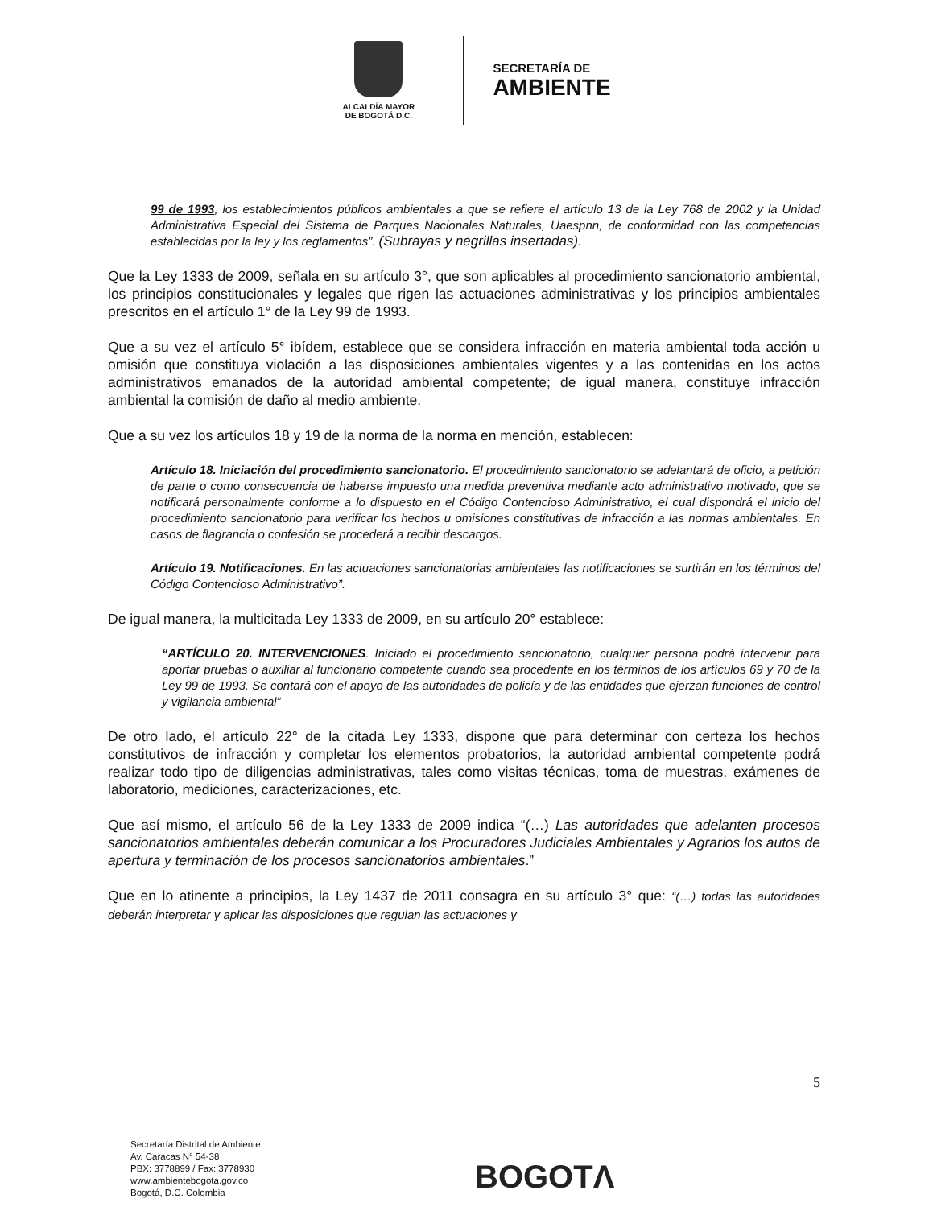ALCALDÍA MAYOR
DE BOGOTÁ D.C.
SECRETARÍA DE
AMBIENTE
99 de 1993, los establecimientos públicos ambientales a que se refiere el artículo 13 de la Ley 768 de 2002 y la Unidad Administrativa Especial del Sistema de Parques Nacionales Naturales, Uaespnn, de conformidad con las competencias establecidas por la ley y los reglamentos”. (Subrayas y negrillas insertadas).
Que la Ley 1333 de 2009, señala en su artículo 3°, que son aplicables al procedimiento sancionatorio ambiental, los principios constitucionales y legales que rigen las actuaciones administrativas y los principios ambientales prescritos en el artículo 1° de la Ley 99 de 1993.
Que a su vez el artículo 5° ibídem, establece que se considera infracción en materia ambiental toda acción u omisión que constituya violación a las disposiciones ambientales vigentes y a las contenidas en los actos administrativos emanados de la autoridad ambiental competente; de igual manera, constituye infracción ambiental la comisión de daño al medio ambiente.
Que a su vez los artículos 18 y 19 de la norma de la norma en mención, establecen:
Artículo 18. Iniciación del procedimiento sancionatorio. El procedimiento sancionatorio se adelantará de oficio, a petición de parte o como consecuencia de haberse impuesto una medida preventiva mediante acto administrativo motivado, que se notificará personalmente conforme a lo dispuesto en el Código Contencioso Administrativo, el cual dispondrá el inicio del procedimiento sancionatorio para verificar los hechos u omisiones constitutivas de infracción a las normas ambientales. En casos de flagrancia o confesión se procederá a recibir descargos.
Artículo 19. Notificaciones. En las actuaciones sancionatorias ambientales las notificaciones se surtirán en los términos del Código Contencioso Administrativo”.
De igual manera, la multicitada Ley 1333 de 2009, en su artículo 20° establece:
“ARTÍCULO 20. INTERVENCIONES. Iniciado el procedimiento sancionatorio, cualquier persona podrá intervenir para aportar pruebas o auxiliar al funcionario competente cuando sea procedente en los términos de los artículos 69 y 70 de la Ley 99 de 1993. Se contará con el apoyo de las autoridades de policía y de las entidades que ejerzan funciones de control y vigilancia ambiental”
De otro lado, el artículo 22° de la citada Ley 1333, dispone que para determinar con certeza los hechos constitutivos de infracción y completar los elementos probatorios, la autoridad ambiental competente podrá realizar todo tipo de diligencias administrativas, tales como visitas técnicas, toma de muestras, exámenes de laboratorio, mediciones, caracterizaciones, etc.
Que así mismo, el artículo 56 de la Ley 1333 de 2009 indica “(…) Las autoridades que adelanten procesos sancionatorios ambientales deberán comunicar a los Procuradores Judiciales Ambientales y Agrarios los autos de apertura y terminación de los procesos sancionatorios ambientales.”
Que en lo atinente a principios, la Ley 1437 de 2011 consagra en su artículo 3° que: “(…) todas las autoridades deberán interpretar y aplicar las disposiciones que regulan las actuaciones y
5
Secretaría Distrital de Ambiente
Av. Caracas N° 54-38
PBX: 3778899 / Fax: 3778930
www.ambientebogota.gov.co
Bogotá, D.C. Colombia
BOGOTΛ